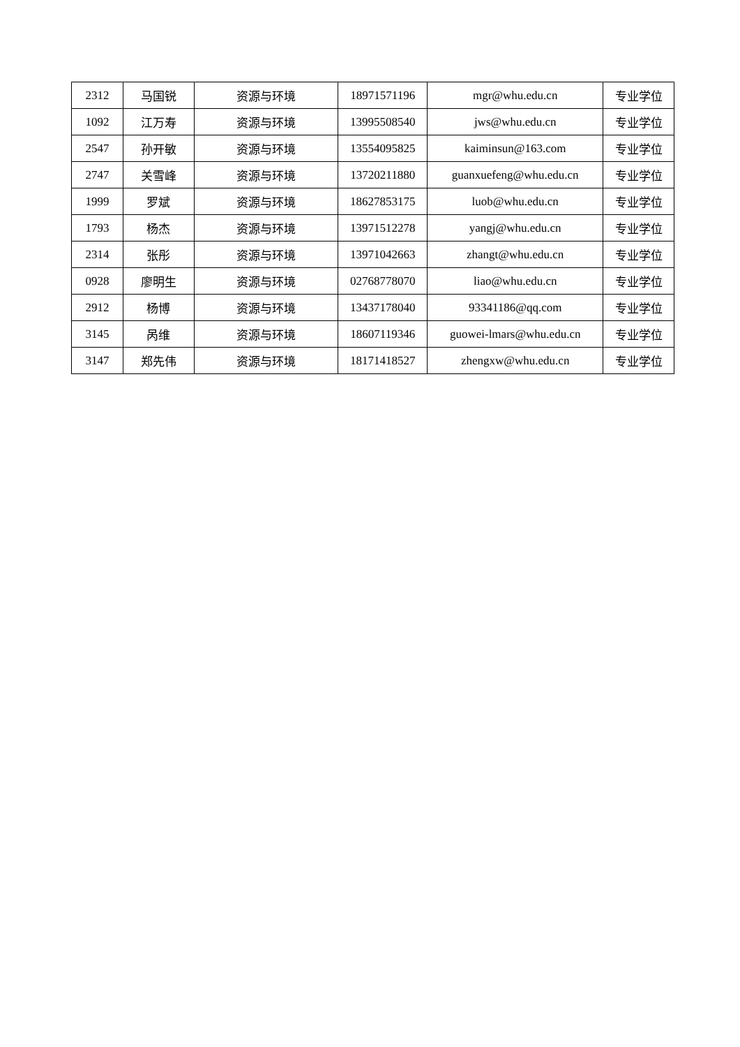| 2312 | 马国锐 | 资源与环境 | 18971571196 | mgr@whu.edu.cn | 专业学位 |
| 1092 | 江万寿 | 资源与环境 | 13995508540 | jws@whu.edu.cn | 专业学位 |
| 2547 | 孙开敏 | 资源与环境 | 13554095825 | kaiminsun@163.com | 专业学位 |
| 2747 | 关雪峰 | 资源与环境 | 13720211880 | guanxuefeng@whu.edu.cn | 专业学位 |
| 1999 | 罗斌 | 资源与环境 | 18627853175 | luob@whu.edu.cn | 专业学位 |
| 1793 | 杨杰 | 资源与环境 | 13971512278 | yangj@whu.edu.cn | 专业学位 |
| 2314 | 张彤 | 资源与环境 | 13971042663 | zhangt@whu.edu.cn | 专业学位 |
| 0928 | 廖明生 | 资源与环境 | 02768778070 | liao@whu.edu.cn | 专业学位 |
| 2912 | 杨博 | 资源与环境 | 13437178040 | 93341186@qq.com | 专业学位 |
| 3145 | 呙维 | 资源与环境 | 18607119346 | guowei-lmars@whu.edu.cn | 专业学位 |
| 3147 | 郑先伟 | 资源与环境 | 18171418527 | zhengxw@whu.edu.cn | 专业学位 |